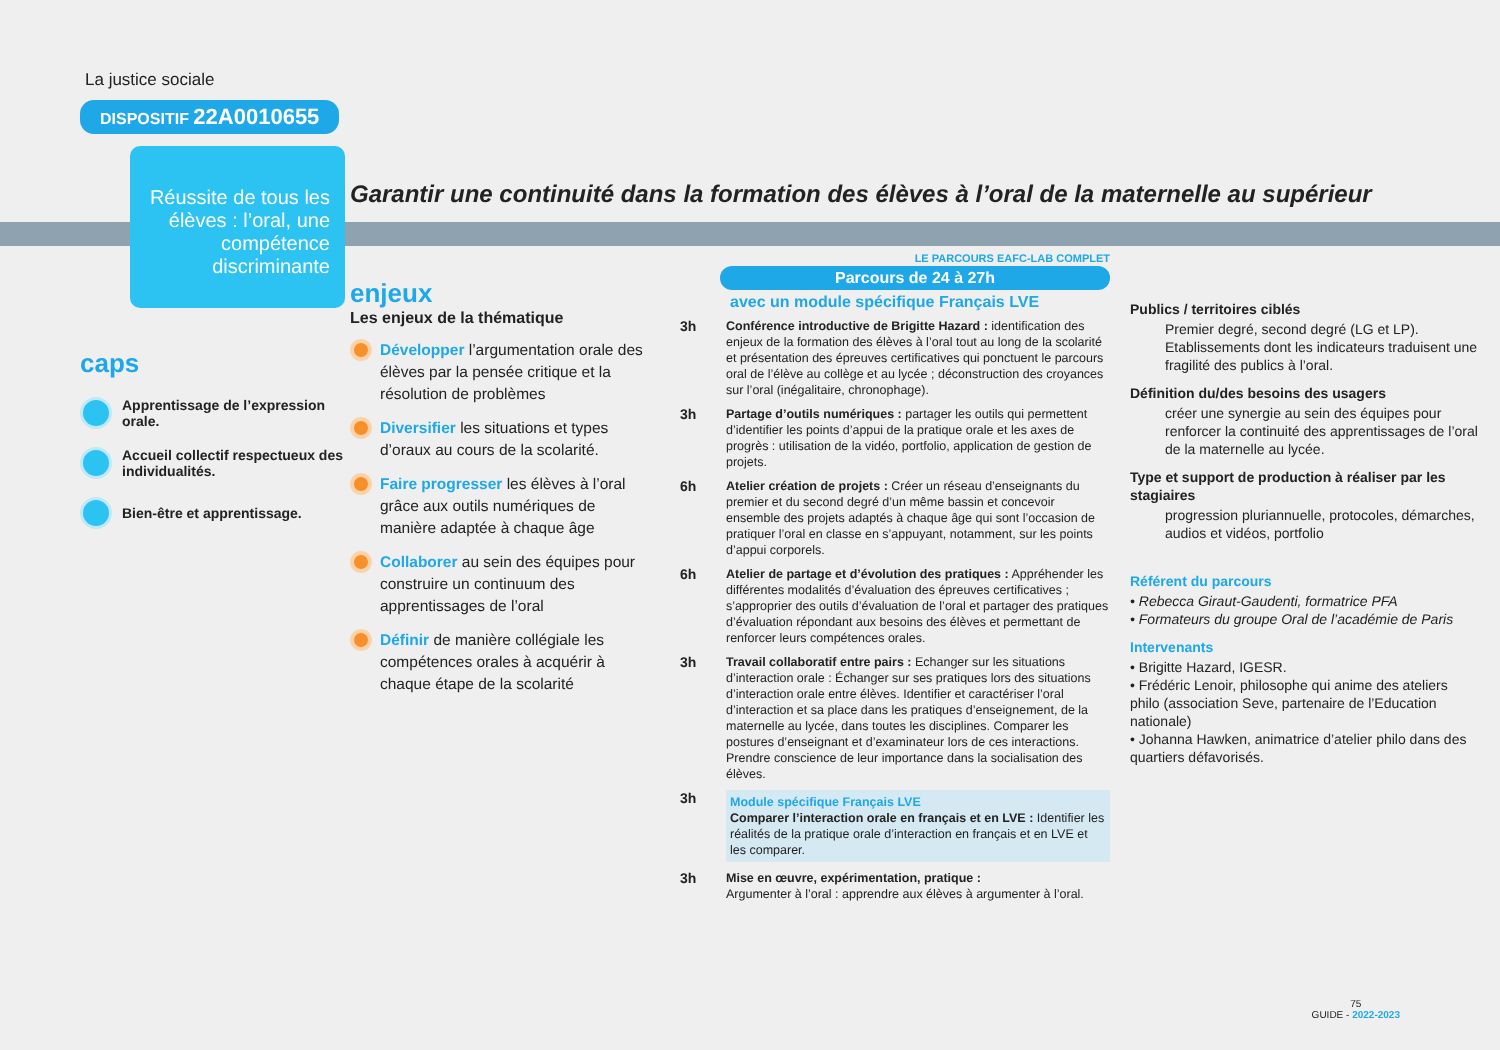La justice sociale
DISPOSITIF 22A0010655
Réussite de tous les élèves : l’oral, une compétence discriminante
caps
Apprentissage de l’expression orale.
Accueil collectif respectueux des individualités.
Bien-être et apprentissage.
Garantir une continuité dans la formation des élèves à l’oral de la maternelle au supérieur
enjeux
Les enjeux de la thématique
Développer l’argumentation orale des élèves par la pensée critique et la résolution de problèmes
Diversifier les situations et types d’oraux au cours de la scolarité.
Faire progresser les élèves à l’oral grâce aux outils numériques de manière adaptée à chaque âge
Collaborer au sein des équipes pour construire un continuum des apprentissages de l’oral
Définir de manière collégiale les compétences orales à acquérir à chaque étape de la scolarité
LE PARCOURS EAFC-LAB COMPLET
Parcours de 24 à 27h
avec un module spécifique Français LVE
3h Conférence introductive de Brigitte Hazard : identification des enjeux de la formation des élèves à l’oral tout au long de la scolarité et présentation des épreuves certificatives qui ponctuent le parcours oral de l’élève au collège et au lycée ; déconstruction des croyances sur l’oral (inégalitaire, chronophage).
3h Partage d’outils numériques : partager les outils qui permettent d’identifier les points d’appui de la pratique orale et les axes de progrès : utilisation de la vidéo, portfolio, application de gestion de projets.
6h Atelier création de projets : Créer un réseau d’enseignants du premier et du second degré d’un même bassin et concevoir ensemble des projets adaptés à chaque âge qui sont l’occasion de pratiquer l’oral en classe en s’appuyant, notamment, sur les points d’appui corporels.
6h Atelier de partage et d’évolution des pratiques : Appréhender les différentes modalités d’évaluation des épreuves certificatives ; s’approprier des outils d’évaluation de l’oral et partager des pratiques d’évaluation répondant aux besoins des élèves et permettant de renforcer leurs compétences orales.
3h Travail collaboratif entre pairs : Echanger sur les situations d’interaction orale : Échanger sur ses pratiques lors des situations d’interaction orale entre élèves. Identifier et caractériser l’oral d’interaction et sa place dans les pratiques d’enseignement, de la maternelle au lycée, dans toutes les disciplines. Comparer les postures d’enseignant et d’examinateur lors de ces interactions. Prendre conscience de leur importance dans la socialisation des élèves.
3h
Module spécifique Français LVE
Comparer l’interaction orale en français et en LVE : Identifier les réalités de la pratique orale d’interaction en français et en LVE et les comparer.
3h Mise en œuvre, expérimentation, pratique :
Argumenter à l’oral : apprendre aux élèves à argumenter à l’oral.
Publics / territoires ciblés
Premier degré, second degré (LG et LP). Etablissements dont les indicateurs traduisent une fragilité des publics à l’oral.
Définition du/des besoins des usagers
créer une synergie au sein des équipes pour renforcer la continuité des apprentissages de l’oral de la maternelle au lycée.
Type et support de production à réaliser par les stagiaires
progression pluriannuelle, protocoles, démarches, audios et vidéos, portfolio
Référent du parcours
• Rebecca Giraut-Gaudenti, formatrice PFA
• Formateurs du groupe Oral de l’académie de Paris
Intervenants
• Brigitte Hazard, IGESR.
• Frédéric Lenoir, philosophe qui anime des ateliers philo (association Seve, partenaire de l’Education nationale)
• Johanna Hawken, animatrice d’atelier philo dans des quartiers défavorisés.
75
GUIDE - 2022-2023